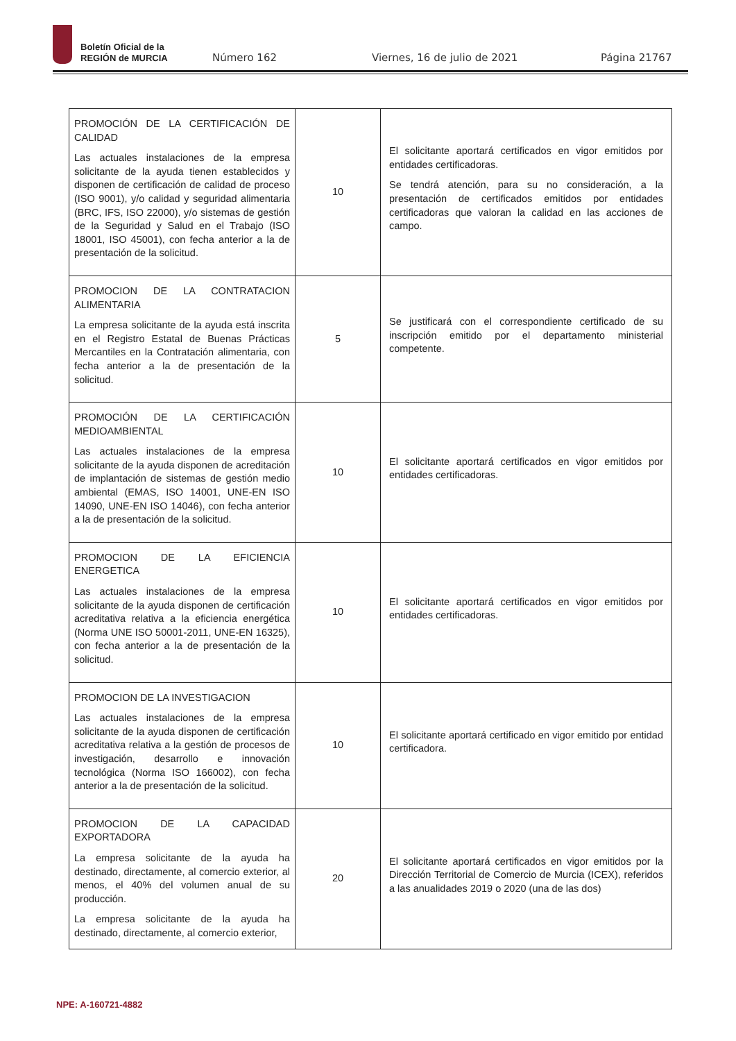Boletín Oficial de la
REGIÓN de MURCIA
Número 162 Viernes, 16 de julio de 2021 Página 21767
| PROMOCIÓN DE LA CERTIFICACIÓN DE CALIDAD Las actuales instalaciones de la empresa solicitante de la ayuda tienen establecidos y disponen de certificación de calidad de proceso (ISO 9001), y/o calidad y seguridad alimentaria (BRC, IFS, ISO 22000), y/o sistemas de gestión de la Seguridad y Salud en el Trabajo (ISO 18001, ISO 45001), con fecha anterior a la de presentación de la solicitud. | 10 | El solicitante aportará certificados en vigor emitidos por entidades certificadoras. Se tendrá atención, para su no consideración, a la presentación de certificados emitidos por entidades certificadoras que valoran la calidad en las acciones de campo. |
| PROMOCION DE LA CONTRATACION ALIMENTARIA La empresa solicitante de la ayuda está inscrita en el Registro Estatal de Buenas Prácticas Mercantiles en la Contratación alimentaria, con fecha anterior a la de presentación de la solicitud. | 5 | Se justificará con el correspondiente certificado de su inscripción emitido por el departamento ministerial competente. |
| PROMOCIÓN DE LA CERTIFICACIÓN MEDIOAMBIENTAL Las actuales instalaciones de la empresa solicitante de la ayuda disponen de acreditación de implantación de sistemas de gestión medio ambiental (EMAS, ISO 14001, UNE-EN ISO 14090, UNE-EN ISO 14046), con fecha anterior a la de presentación de la solicitud. | 10 | El solicitante aportará certificados en vigor emitidos por entidades certificadoras. |
| PROMOCION DE LA EFICIENCIA ENERGETICA Las actuales instalaciones de la empresa solicitante de la ayuda disponen de certificación acreditativa relativa a la eficiencia energética (Norma UNE ISO 50001-2011, UNE-EN 16325), con fecha anterior a la de presentación de la solicitud. | 10 | El solicitante aportará certificados en vigor emitidos por entidades certificadoras. |
| PROMOCION DE LA INVESTIGACION Las actuales instalaciones de la empresa solicitante de la ayuda disponen de certificación acreditativa relativa a la gestión de procesos de investigación, desarrollo e innovación tecnológica (Norma ISO 166002), con fecha anterior a la de presentación de la solicitud. | 10 | El solicitante aportará certificado en vigor emitido por entidad certificadora. |
| PROMOCION DE LA CAPACIDAD EXPORTADORA La empresa solicitante de la ayuda ha destinado, directamente, al comercio exterior, al menos, el 40% del volumen anual de su producción. La empresa solicitante de la ayuda ha destinado, directamente, al comercio exterior, | 20 | El solicitante aportará certificados en vigor emitidos por la Dirección Territorial de Comercio de Murcia (ICEX), referidos a las anualidades 2019 o 2020 (una de las dos) |
NPE: A-160721-4882